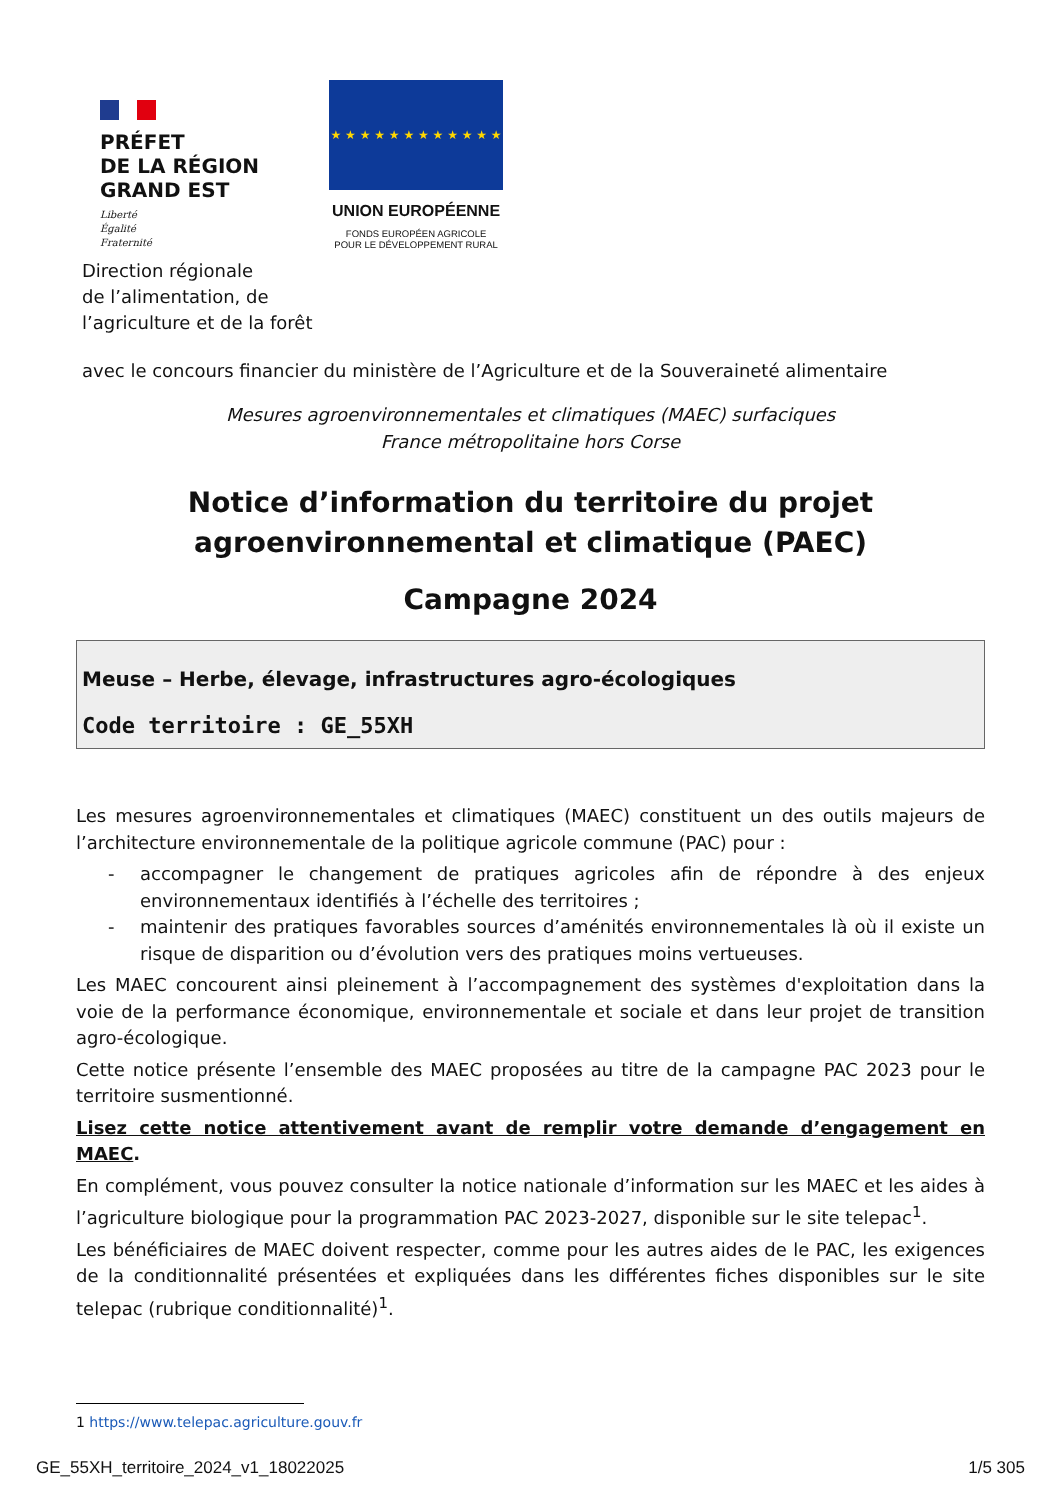PRÉFET
DE LA RÉGION
GRAND EST
Liberté
Égalité
Fraternité
★ ★ ★ ★ ★ ★ ★ ★ ★ ★ ★ ★
UNION EUROPÉENNE
FONDS EUROPÉEN AGRICOLE
POUR LE DÉVELOPPEMENT RURAL
Direction régionale
de l’alimentation, de
l’agriculture et de la forêt
avec le concours financier du ministère de l’Agriculture et de la Souveraineté alimentaire
Mesures agroenvironnementales et climatiques (MAEC) surfaciques
France métropolitaine hors Corse
Notice d’information du territoire du projet agroenvironnemental et climatique (PAEC)
Campagne 2024
Meuse – Herbe, élevage, infrastructures agro-écologiques
Code territoire : GE_55XH
Les mesures agroenvironnementales et climatiques (MAEC) constituent un des outils majeurs de l’architecture environnementale de la politique agricole commune (PAC) pour :
- accompagner le changement de pratiques agricoles afin de répondre à des enjeux environnementaux identifiés à l’échelle des territoires ;
- maintenir des pratiques favorables sources d’aménités environnementales là où il existe un risque de disparition ou d’évolution vers des pratiques moins vertueuses.
Les MAEC concourent ainsi pleinement à l’accompagnement des systèmes d'exploitation dans la voie de la performance économique, environnementale et sociale et dans leur projet de transition agro-écologique.
Cette notice présente l’ensemble des MAEC proposées au titre de la campagne PAC 2023 pour le territoire susmentionné.
Lisez cette notice attentivement avant de remplir votre demande d’engagement en MAEC.
En complément, vous pouvez consulter la notice nationale d’information sur les MAEC et les aides à l’agriculture biologique pour la programmation PAC 2023-2027, disponible sur le site telepac<sup>1</sup>.
Les bénéficiaires de MAEC doivent respecter, comme pour les autres aides de le PAC, les exigences de la conditionnalité présentées et expliquées dans les différentes fiches disponibles sur le site telepac (rubrique conditionnalité)<sup>1</sup>.
1 https://www.telepac.agriculture.gouv.fr
GE_55XH_territoire_2024_v1_18022025 1/5 305